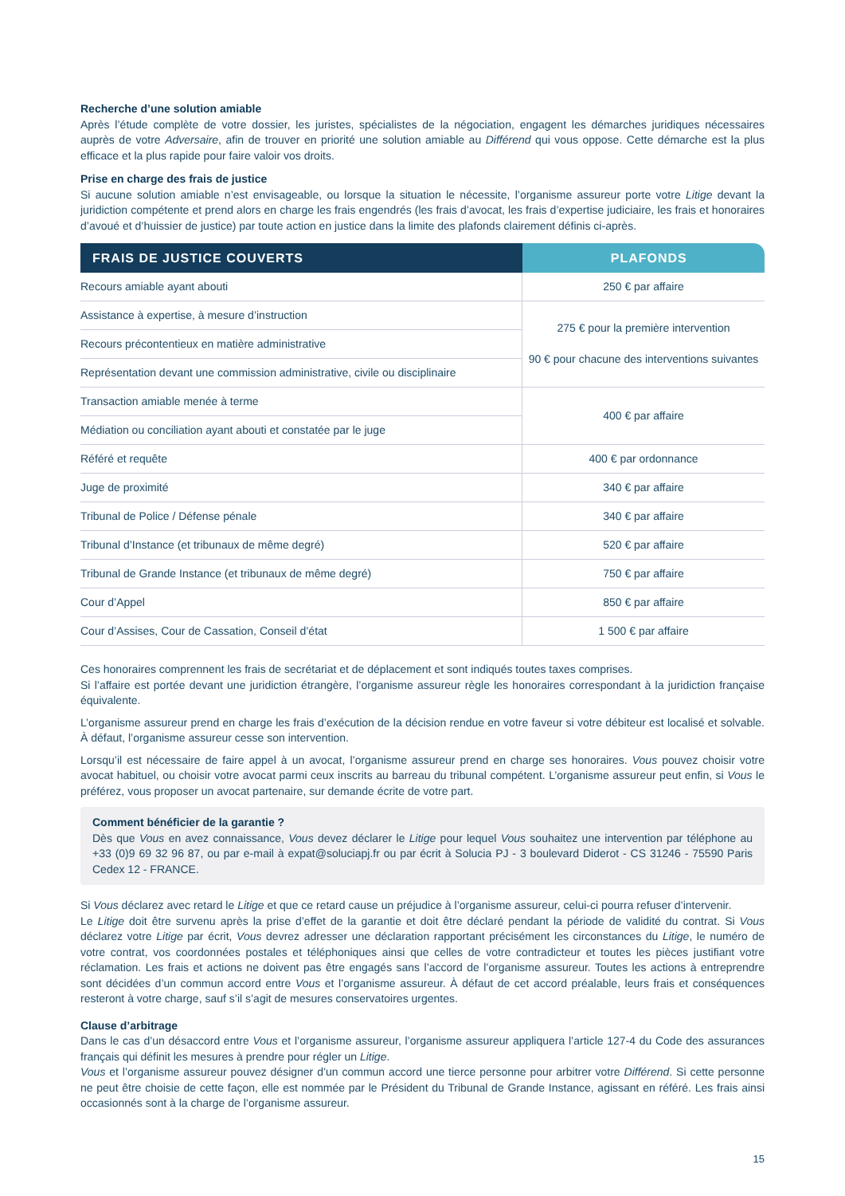Recherche d’une solution amiable
Après l’étude complète de votre dossier, les juristes, spécialistes de la négociation, engagent les démarches juridiques nécessaires auprès de votre Adversaire, afin de trouver en priorité une solution amiable au Différend qui vous oppose. Cette démarche est la plus efficace et la plus rapide pour faire valoir vos droits.
Prise en charge des frais de justice
Si aucune solution amiable n’est envisageable, ou lorsque la situation le nécessite, l’organisme assureur porte votre Litige devant la juridiction compétente et prend alors en charge les frais engendrés (les frais d’avocat, les frais d’expertise judiciaire, les frais et honoraires d’avoué et d’huissier de justice) par toute action en justice dans la limite des plafonds clairement définis ci-après.
| FRAIS DE JUSTICE COUVERTS | PLAFONDS |
| --- | --- |
| Recours amiable ayant abouti | 250 € par affaire |
| Assistance à expertise, à mesure d’instruction | 275 € pour la première intervention 90 € pour chacune des interventions suivantes |
| Recours précontentieux en matière administrative | |
| Représentation devant une commission administrative, civile ou disciplinaire | |
| Transaction amiable menée à terme | 400 € par affaire |
| Médiation ou conciliation ayant abouti et constatée par le juge | |
| Référé et requête | 400 € par ordonnance |
| Juge de proximité | 340 € par affaire |
| Tribunal de Police / Défense pénale | 340 € par affaire |
| Tribunal d’Instance (et tribunaux de même degré) | 520 € par affaire |
| Tribunal de Grande Instance (et tribunaux de même degré) | 750 € par affaire |
| Cour d’Appel | 850 € par affaire |
| Cour d’Assises, Cour de Cassation, Conseil d’état | 1 500 € par affaire |
Ces honoraires comprennent les frais de secrétariat et de déplacement et sont indiqués toutes taxes comprises.
Si l’affaire est portée devant une juridiction étrangère, l’organisme assureur règle les honoraires correspondant à la juridiction française équivalente.
L’organisme assureur prend en charge les frais d’exécution de la décision rendue en votre faveur si votre débiteur est localisé et solvable. À défaut, l’organisme assureur cesse son intervention.
Lorsqu’il est nécessaire de faire appel à un avocat, l’organisme assureur prend en charge ses honoraires. Vous pouvez choisir votre avocat habituel, ou choisir votre avocat parmi ceux inscrits au barreau du tribunal compétent. L’organisme assureur peut enfin, si Vous le préférez, vous proposer un avocat partenaire, sur demande écrite de votre part.
Comment bénéficier de la garantie ?
Dès que Vous en avez connaissance, Vous devez déclarer le Litige pour lequel Vous souhaitez une intervention par téléphone au +33 (0)9 69 32 96 87, ou par e-mail à expat@soluciapj.fr ou par écrit à Solucia PJ - 3 boulevard Diderot - CS 31246 - 75590 Paris Cedex 12 - FRANCE.
Si Vous déclarez avec retard le Litige et que ce retard cause un préjudice à l’organisme assureur, celui-ci pourra refuser d’intervenir.
Le Litige doit être survenu après la prise d’effet de la garantie et doit être déclaré pendant la période de validité du contrat. Si Vous déclarez votre Litige par écrit, Vous devrez adresser une déclaration rapportant précisément les circonstances du Litige, le numéro de votre contrat, vos coordonnées postales et téléphoniques ainsi que celles de votre contradicteur et toutes les pièces justifiant votre réclamation. Les frais et actions ne doivent pas être engagés sans l’accord de l’organisme assureur. Toutes les actions à entreprendre sont décidées d’un commun accord entre Vous et l’organisme assureur. À défaut de cet accord préalable, leurs frais et conséquences resteront à votre charge, sauf s’il s’agit de mesures conservatoires urgentes.
Clause d’arbitrage
Dans le cas d’un désaccord entre Vous et l’organisme assureur, l’organisme assureur appliquera l’article 127-4 du Code des assurances français qui définit les mesures à prendre pour régler un Litige.
Vous et l’organisme assureur pouvez désigner d’un commun accord une tierce personne pour arbitrer votre Différend. Si cette personne ne peut être choisie de cette façon, elle est nommée par le Président du Tribunal de Grande Instance, agissant en référé. Les frais ainsi occasionnés sont à la charge de l’organisme assureur.
15